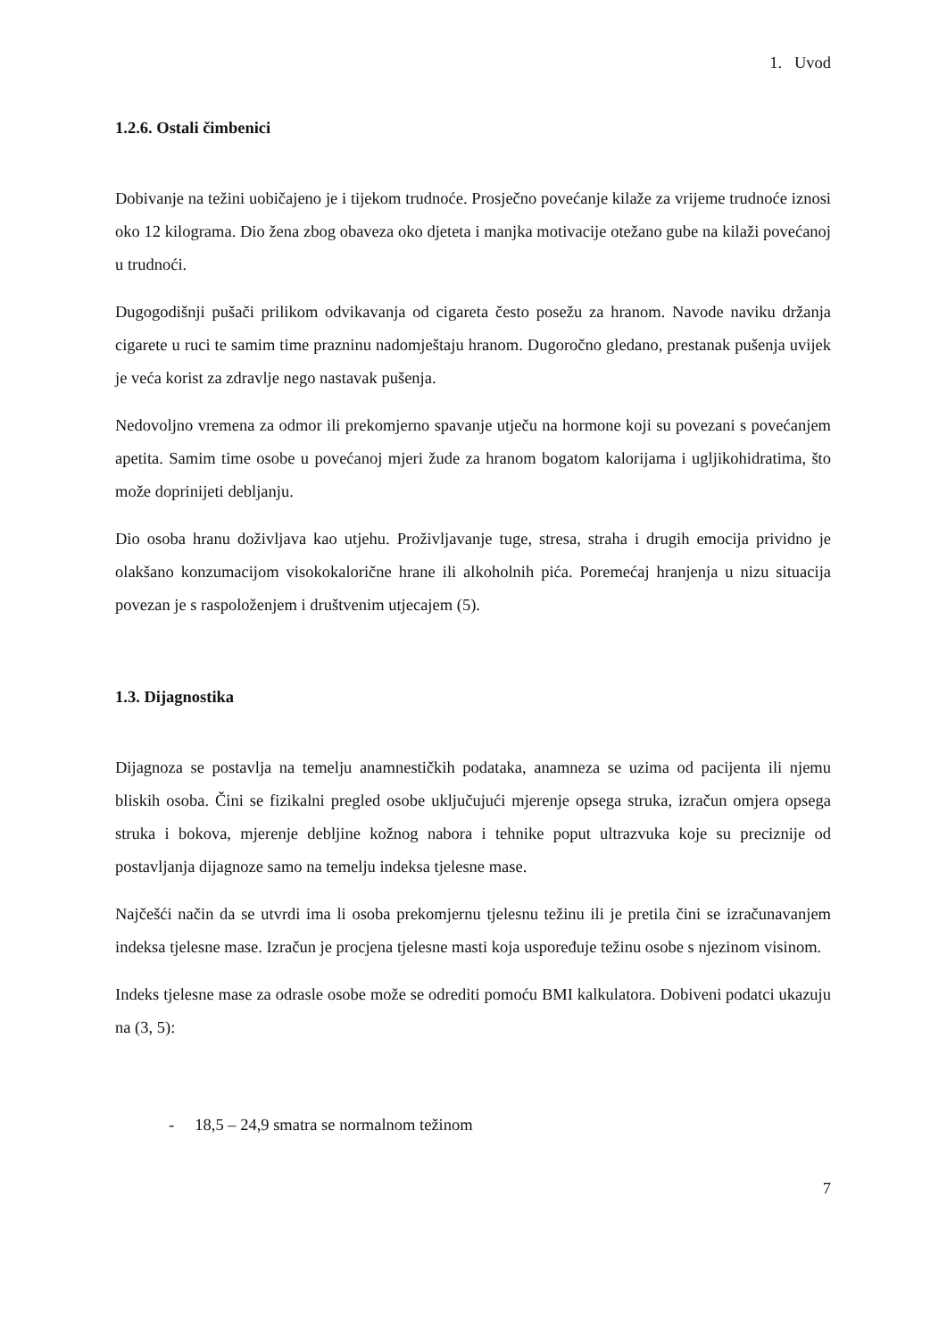1. Uvod
1.2.6. Ostali čimbenici
Dobivanje na težini uobičajeno je i tijekom trudnoće. Prosječno povećanje kilaže za vrijeme trudnoće iznosi oko 12 kilograma. Dio žena zbog obaveza oko djeteta i manjka motivacije otežano gube na kilaži povećanoj u trudnoći.
Dugogodišnji pušači prilikom odvikavanja od cigareta često posežu za hranom. Navode naviku držanja cigarete u ruci te samim time prazninu nadomještaju hranom. Dugoročno gledano, prestanak pušenja uvijek je veća korist za zdravlje nego nastavak pušenja.
Nedovoljno vremena za odmor ili prekomjerno spavanje utječu na hormone koji su povezani s povećanjem apetita. Samim time osobe u povećanoj mjeri žude za hranom bogatom kalorijama i ugljikohidratima, što može doprinijeti debljanju.
Dio osoba hranu doživljava kao utjehu. Proživljavanje tuge, stresa, straha i drugih emocija prividno je olakšano konzumacijom visokokalorične hrane ili alkoholnih pića. Poremećaj hranjenja u nizu situacija povezan je s raspoloženjem i društvenim utjecajem (5).
1.3. Dijagnostika
Dijagnoza se postavlja na temelju anamnestičkih podataka, anamneza se uzima od pacijenta ili njemu bliskih osoba. Čini se fizikalni pregled osobe uključujući mjerenje opsega struka, izračun omjera opsega struka i bokova, mjerenje debljine kožnog nabora i tehnike poput ultrazvuka koje su preciznije od postavljanja dijagnoze samo na temelju indeksa tjelesne mase.
Najčešći način da se utvrdi ima li osoba prekomjernu tjelesnu težinu ili je pretila čini se izračunavanjem indeksa tjelesne mase. Izračun je procjena tjelesne masti koja uspoređuje težinu osobe s njezinom visinom.
Indeks tjelesne mase za odrasle osobe može se odrediti pomoću BMI kalkulatora. Dobiveni podatci ukazuju na (3, 5):
- 18,5 – 24,9 smatra se normalnom težinom
7